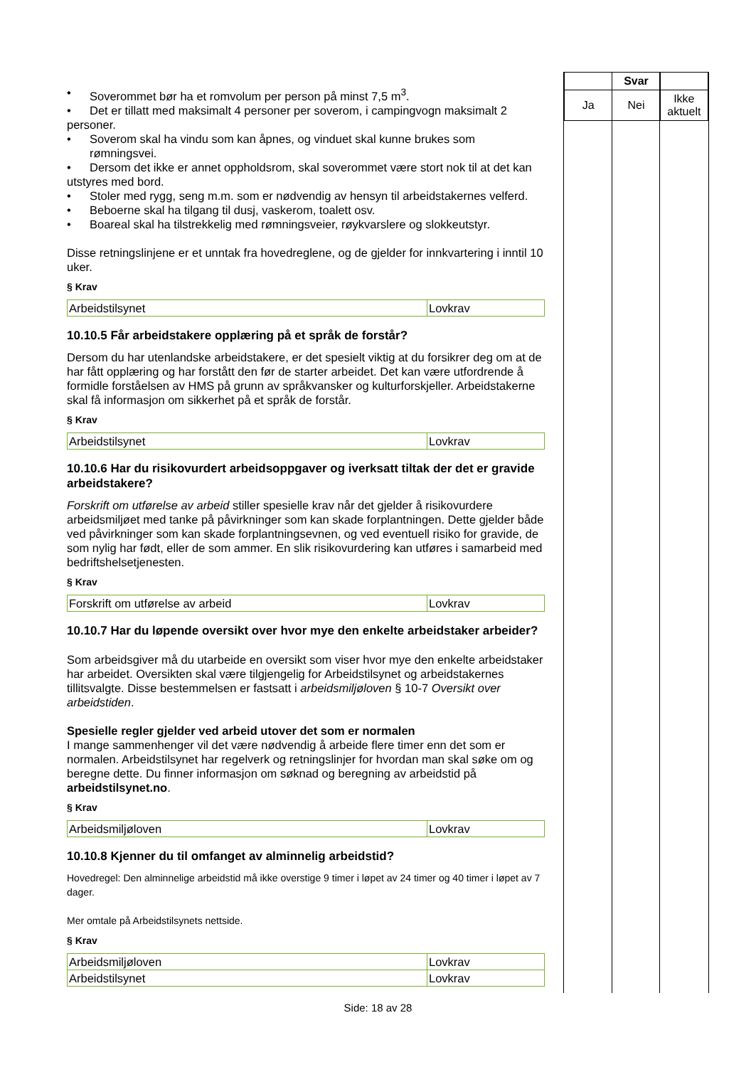• Soverommet bør ha et romvolum per person på minst 7,5 m<sup>3</sup>.
• Det er tillatt med maksimalt 4 personer per soverom, i campingvogn maksimalt 2
personer.
• Soverom skal ha vindu som kan åpnes, og vinduet skal kunne brukes som rømningsvei.
• Dersom det ikke er annet oppholdsrom, skal soverommet være stort nok til at det kan
utstyres med bord.
• Stoler med rygg, seng m.m. som er nødvendig av hensyn til arbeidstakernes velferd.
• Beboerne skal ha tilgang til dusj, vaskerom, toalett osv.
• Boareal skal ha tilstrekkelig med rømningsveier, røykvarslere og slokkeutstyr.
Disse retningslinjene er et unntak fra hovedreglene, og de gjelder for innkvartering i inntil 10 uker.
§ Krav
| Arbeidstilsynet | Lovkrav |
10.10.5 Får arbeidstakere opplæring på et språk de forstår?
Dersom du har utenlandske arbeidstakere, er det spesielt viktig at du forsikrer deg om at de har fått opplæring og har forstått den før de starter arbeidet. Det kan være utfordrende å formidle forståelsen av HMS på grunn av språkvansker og kulturforskjeller. Arbeidstakerne skal få informasjon om sikkerhet på et språk de forstår.
§ Krav
| Arbeidstilsynet | Lovkrav |
10.10.6 Har du risikovurdert arbeidsoppgaver og iverksatt tiltak der det er gravide arbeidstakere?
Forskrift om utførelse av arbeid stiller spesielle krav når det gjelder å risikovurdere arbeidsmiljøet med tanke på påvirkninger som kan skade forplantningen. Dette gjelder både ved påvirkninger som kan skade forplantningsevnen, og ved eventuell risiko for gravide, de som nylig har født, eller de som ammer. En slik risikovurdering kan utføres i samarbeid med bedriftshelsetjenesten.
§ Krav
| Forskrift om utførelse av arbeid | Lovkrav |
10.10.7 Har du løpende oversikt over hvor mye den enkelte arbeidstaker arbeider?
Som arbeidsgiver må du utarbeide en oversikt som viser hvor mye den enkelte arbeidstaker har arbeidet. Oversikten skal være tilgjengelig for Arbeidstilsynet og arbeidstakernes tillitsvalgte. Disse bestemmelsen er fastsatt i arbeidsmiljøloven § 10-7 Oversikt over arbeidstiden.
Spesielle regler gjelder ved arbeid utover det som er normalen
I mange sammenhenger vil det være nødvendig å arbeide flere timer enn det som er normalen. Arbeidstilsynet har regelverk og retningslinjer for hvordan man skal søke om og beregne dette. Du finner informasjon om søknad og beregning av arbeidstid på arbeidstilsynet.no.
§ Krav
| Arbeidsmiljøloven | Lovkrav |
10.10.8 Kjenner du til omfanget av alminnelig arbeidstid?
Hovedregel: Den alminnelige arbeidstid må ikke overstige 9 timer i løpet av 24 timer og 40 timer i løpet av 7 dager.
Mer omtale på Arbeidstilsynets nettside.
§ Krav
| Arbeidsmiljøloven | Lovkrav |
| Arbeidstilsynet | Lovkrav |
| | Svar | |
| --- | --- | --- |
| Ja | Nei | Ikke aktuelt |
Side: 18 av 28